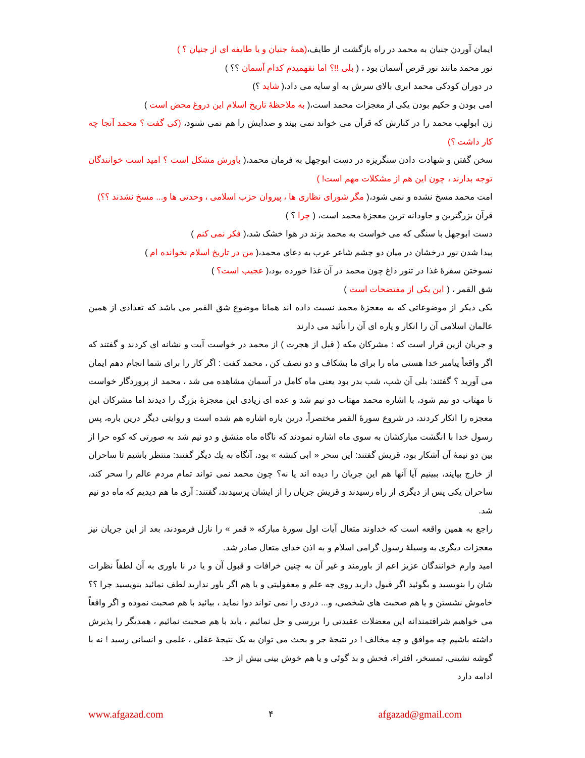ایمان آوردن جنیان به محمد در راه بازگشت از طایف،(همهٔ جنیان و یا طایفه ای از جنیان ؟ )
نور محمد مانند نور قرص آسمان بود ، ( بلی !!؟ اما نفهمیدم کدام آسمان ؟؟ )
در دوران کودکی محمد ابری بالای سرش به او سایه می داد،( شاید ؟)
امی بودن و حکیم بودن یکی از معجزات محمد است،( به ملاحظهٔ تاریخ اسلام این دروغ محض است )
زن ابولهب محمد را در کنارش که قرآن می خواند نمی بیند و صدایش را هم نمی شنود، (کی گفت ؟ محمد آنجا چه کار داشت ؟)
سخن گفتن و شهادت دادن سنگریزه در دست ابوجهل به فرمان محمد،( باورش مشکل است ؟ امید است خوانندگان توجه بدارند ، چون این هم از مشکلات مهم است! )
امت محمد مسخ نشده و نمی شود،( مگر شورای نظاری ها ، پیروان حزب اسلامی ، وحدتی ها و... مسخ نشدند ؟؟)
قرآن بزرگترین و جاودانه ترین معجزهٔ محمد است، ( چرا ؟ )
دست ابوجهل با سنگی که می خواست به محمد بزند در هوا خشک شد،( فکر نمی کنم )
پیدا شدن نور درخشان در میان دو چشم شاعر عرب به دعای محمد،( من در تاریخ اسلام نخوانده ام )
نسوختن سفرهٔ غذا در تنور داغ چون محمد در آن غذا خورده بود،( عجیب است؟ )
شق القمر ، ( این یکی از مفتضحات است )
یکی دیکر از موضوعاتی که به معجزهٔ محمد نسبت داده اند همانا موضوع شق القمر می باشد که تعدادی از همین عالمان اسلامی آن را انکار و پاره ای آن را تأئید می دارند
و جریان ازین قرار است که : مشرکان مکه ( قبل از هجرت ) از محمد در خواست آیت و نشانه ای کردند و گفتند که اگر واقعاً پیامبر خدا هستی ماه را برای ما بشکاف و دو نصف کن ، محمد کفت : اگر کار را برای شما انجام دهم ایمان می آورید ؟ گفتند: بلی آن شب، شب بدر بود یعنی ماه کامل در آسمان مشاهده می شد ، محمد از پروردگار خواست تا مهتاب دو نیم شود، با اشاره محمد مهتاب دو نیم شد و عده ای زیادی این معجزهٔ بزرگ را دیدند اما مشرکان این معجزه را انکار کردند، در شروع سورهٔ القمر مختصراً، درین باره اشاره هم شده است و روایتی دیگر درین باره، پس رسول خدا با انگشت مبارکشان به سوی ماه اشاره نمودند که ناگاه ماه منشق و دو نیم شد به صورتی که کوه حرا از بین دو نیمهٔ آن آشکار بود، قریش گفتند: این سحر « ابی کبشه » بود، آنگاه به یك دیگر گفتند: منتظر باشیم تا ساحران از خارج بیایند، ببینیم آیا آنها هم این جریان را دیده اند یا نه؟ چون محمد نمی تواند تمام مردم عالم را سحر کند، ساحران یکی پس از دیگری از راه رسیدند و قریش جریان را از ایشان پرسیدند، گفتند: آری ما هم دیدیم که ماه دو نیم شد.
راجع به همین واقعه است که خداوند متعال آیات اول سورهٔ مبارکه « قمر » را نازل فرمودند، بعد از این جریان نیز معجزات دیگری به وسیلهٔ رسول گرامی اسلام و به اذن خدای متعال صادر شد.
امید وارم خوانندگان عزیز اعم از باورمند و غیر آن به چنین خرافات و قبول آن و یا در نا باوری به آن لطفاً نظرات شان را بنویسید و بگوئید اگر قبول دارید روی چه علم و معقولیتی و یا هم اگر باور ندارید لطف نمائید بنویسید چرا ؟؟ خاموش نشستن و یا هم صحبت های شخصی، و... دردی را نمی تواند دوا نماید ، بیائید با هم صحبت نموده و اگر واقعاً می خواهیم شرافتمندانه این معضلات عقیدتی را بررسی و حل نمائیم ، باید با هم صحبت نمائیم ، همدیگر را پذیرش داشته باشیم چه موافق و چه مخالف ! در نتیجهٔ جر و بحث می توان به یک نتیجهٔ عقلی ، علمی و انسانی رسید ! نه با گوشه نشینی، تمسخر، افتراء، فحش و بد گوئی و یا هم خوش بینی بیش از حد.
ادامه دارد
www.afgazad.com ۴ afgazad@gmail.com